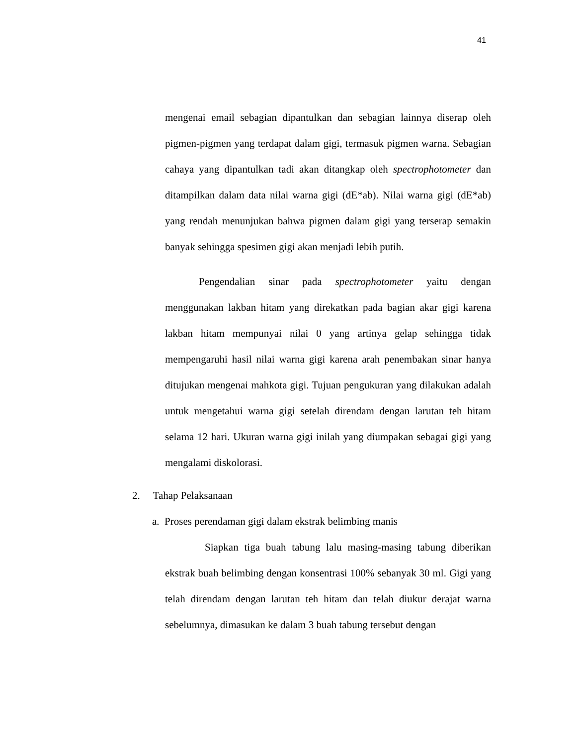41
mengenai email sebagian dipantulkan dan sebagian lainnya diserap oleh pigmen-pigmen yang terdapat dalam gigi, termasuk pigmen warna. Sebagian cahaya yang dipantulkan tadi akan ditangkap oleh spectrophotometer dan ditampilkan dalam data nilai warna gigi (dE*ab). Nilai warna gigi (dE*ab) yang rendah menunjukan bahwa pigmen dalam gigi yang terserap semakin banyak sehingga spesimen gigi akan menjadi lebih putih.
Pengendalian sinar pada spectrophotometer yaitu dengan menggunakan lakban hitam yang direkatkan pada bagian akar gigi karena lakban hitam mempunyai nilai 0 yang artinya gelap sehingga tidak mempengaruhi hasil nilai warna gigi karena arah penembakan sinar hanya ditujukan mengenai mahkota gigi. Tujuan pengukuran yang dilakukan adalah untuk mengetahui warna gigi setelah direndam dengan larutan teh hitam selama 12 hari. Ukuran warna gigi inilah yang diumpakan sebagai gigi yang mengalami diskolorasi.
2. Tahap Pelaksanaan
a. Proses perendaman gigi dalam ekstrak belimbing manis
Siapkan tiga buah tabung lalu masing-masing tabung diberikan ekstrak buah belimbing dengan konsentrasi 100% sebanyak 30 ml. Gigi yang telah direndam dengan larutan teh hitam dan telah diukur derajat warna sebelumnya, dimasukan ke dalam 3 buah tabung tersebut dengan